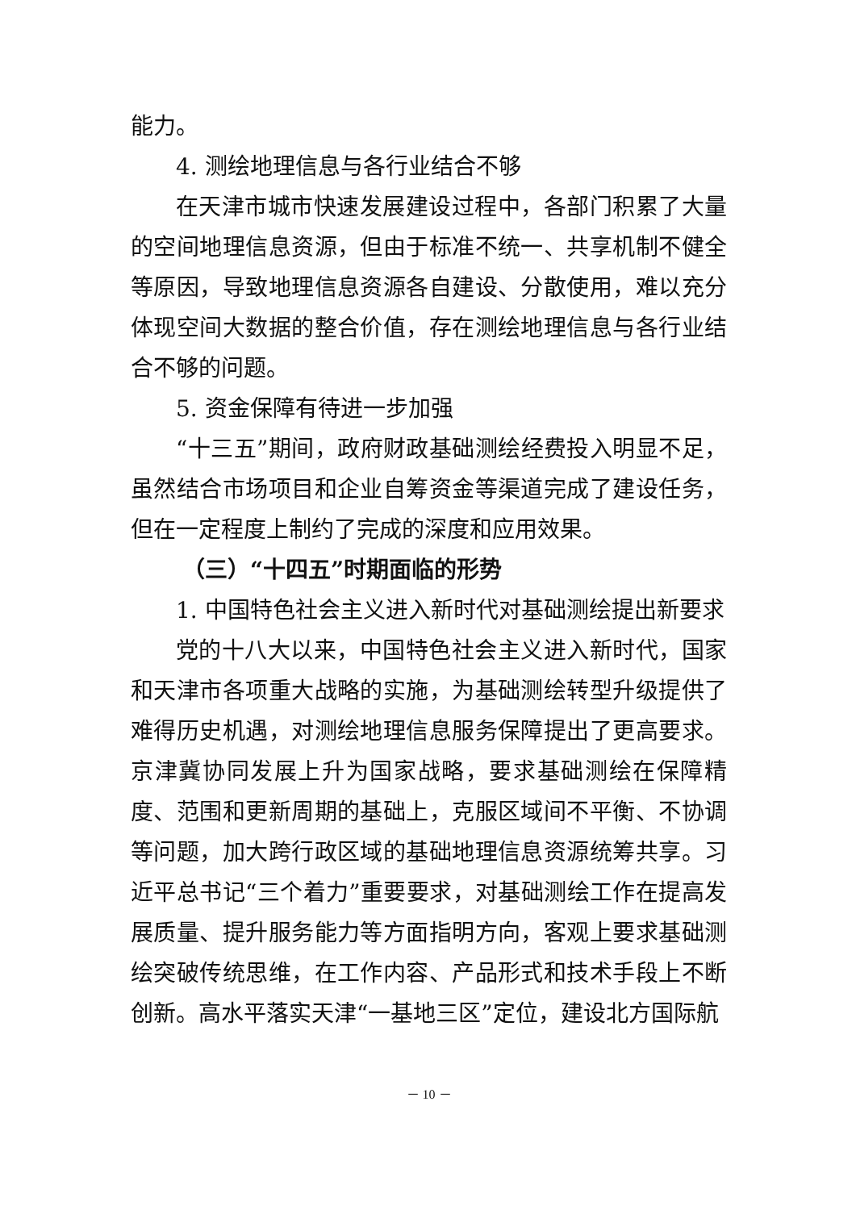能力。
4. 测绘地理信息与各行业结合不够
在天津市城市快速发展建设过程中，各部门积累了大量的空间地理信息资源，但由于标准不统一、共享机制不健全等原因，导致地理信息资源各自建设、分散使用，难以充分体现空间大数据的整合价值，存在测绘地理信息与各行业结合不够的问题。
5. 资金保障有待进一步加强
“十三五”期间，政府财政基础测绘经费投入明显不足，虽然结合市场项目和企业自筹资金等渠道完成了建设任务，但在一定程度上制约了完成的深度和应用效果。
（三）“十四五”时期面临的形势
1. 中国特色社会主义进入新时代对基础测绘提出新要求
党的十八大以来，中国特色社会主义进入新时代，国家和天津市各项重大战略的实施，为基础测绘转型升级提供了难得历史机遇，对测绘地理信息服务保障提出了更高要求。京津冀协同发展上升为国家战略，要求基础测绘在保障精度、范围和更新周期的基础上，克服区域间不平衡、不协调等问题，加大跨行政区域的基础地理信息资源统筹共享。习近平总书记“三个着力”重要要求，对基础测绘工作在提高发展质量、提升服务能力等方面指明方向，客观上要求基础测绘突破传统思维，在工作内容、产品形式和技术手段上不断创新。高水平落实天津“一基地三区”定位，建设北方国际航
－ 10 －